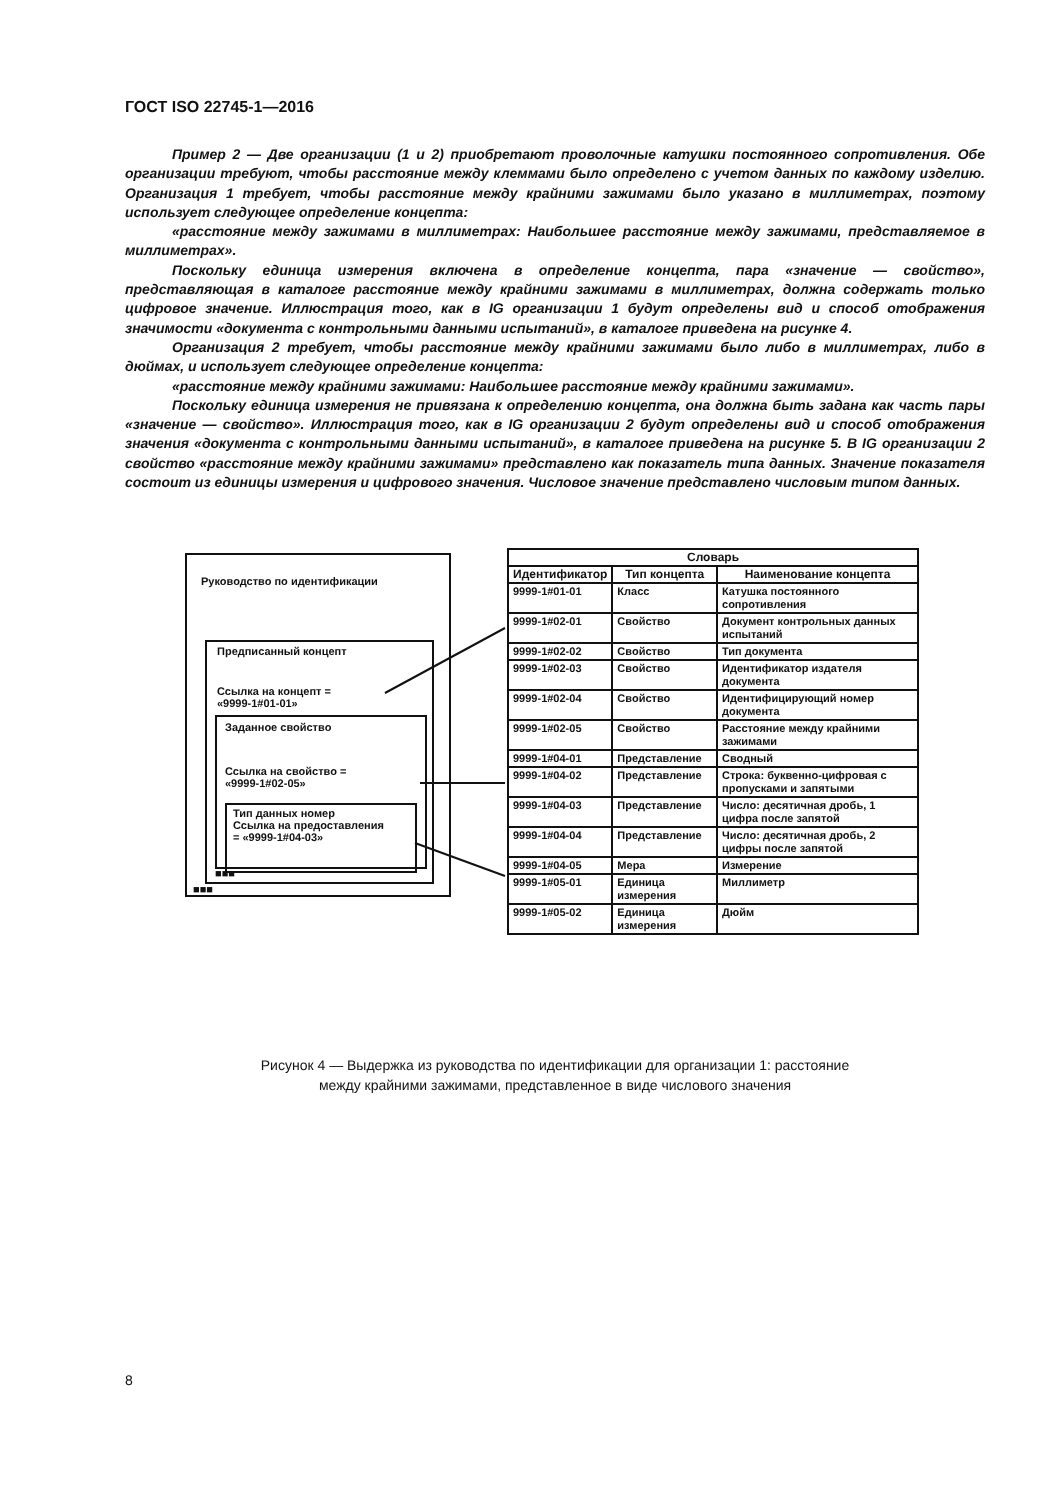ГОСТ ISO 22745-1—2016
Пример 2 — Две организации (1 и 2) приобретают проволочные катушки постоянного сопротивления. Обе организации требуют, чтобы расстояние между клеммами было определено с учетом данных по каждому изделию. Организация 1 требует, чтобы расстояние между крайними зажимами было указано в миллиметрах, поэтому использует следующее определение концепта:
«расстояние между зажимами в миллиметрах: Наибольшее расстояние между зажимами, представляемое в миллиметрах».
Поскольку единица измерения включена в определение концепта, пара «значение — свойство», представляющая в каталоге расстояние между крайними зажимами в миллиметрах, должна содержать только цифровое значение. Иллюстрация того, как в IG организации 1 будут определены вид и способ отображения значимости «документа с контрольными данными испытаний», в каталоге приведена на рисунке 4.
Организация 2 требует, чтобы расстояние между крайними зажимами было либо в миллиметрах, либо в дюймах, и использует следующее определение концепта:
«расстояние между крайними зажимами: Наибольшее расстояние между крайними зажимами».
Поскольку единица измерения не привязана к определению концепта, она должна быть задана как часть пары «значение — свойство». Иллюстрация того, как в IG организации 2 будут определены вид и способ отображения значения «документа с контрольными данными испытаний», в каталоге приведена на рисунке 5. В IG организации 2 свойство «расстояние между крайними зажимами» представлено как показатель типа данных. Значение показателя состоит из единицы измерения и цифрового значения. Числовое значение представлено числовым типом данных.
Руководство по идентификации
Предписанный концепт
Ссылка на концепт =
«9999-1#01-01»
Заданное свойство
Ссылка на свойство =
«9999-1#02-05»
Тип данных номер
Ссылка на предоставления
= «9999-1#04-03»
■■■
■■■
| Словарь | | |
| --- | --- | --- |
| Идентификатор | Тип концепта | Наименование концепта |
| 9999-1#01-01 | Класс | Катушка постоянного сопротивления |
| 9999-1#02-01 | Свойство | Документ контрольных данных испытаний |
| 9999-1#02-02 | Свойство | Тип документа |
| 9999-1#02-03 | Свойство | Идентификатор издателя документа |
| 9999-1#02-04 | Свойство | Идентифицирующий номер документа |
| 9999-1#02-05 | Свойство | Расстояние между крайними зажимами |
| 9999-1#04-01 | Представление | Сводный |
| 9999-1#04-02 | Представление | Строка: буквенно-цифровая с пропусками и запятыми |
| 9999-1#04-03 | Представление | Число: десятичная дробь, 1 цифра после запятой |
| 9999-1#04-04 | Представление | Число: десятичная дробь, 2 цифры после запятой |
| 9999-1#04-05 | Мера | Измерение |
| 9999-1#05-01 | Единица измерения | Миллиметр |
| 9999-1#05-02 | Единица измерения | Дюйм |
Рисунок 4 — Выдержка из руководства по идентификации для организации 1: расстояние
между крайними зажимами, представленное в виде числового значения
8